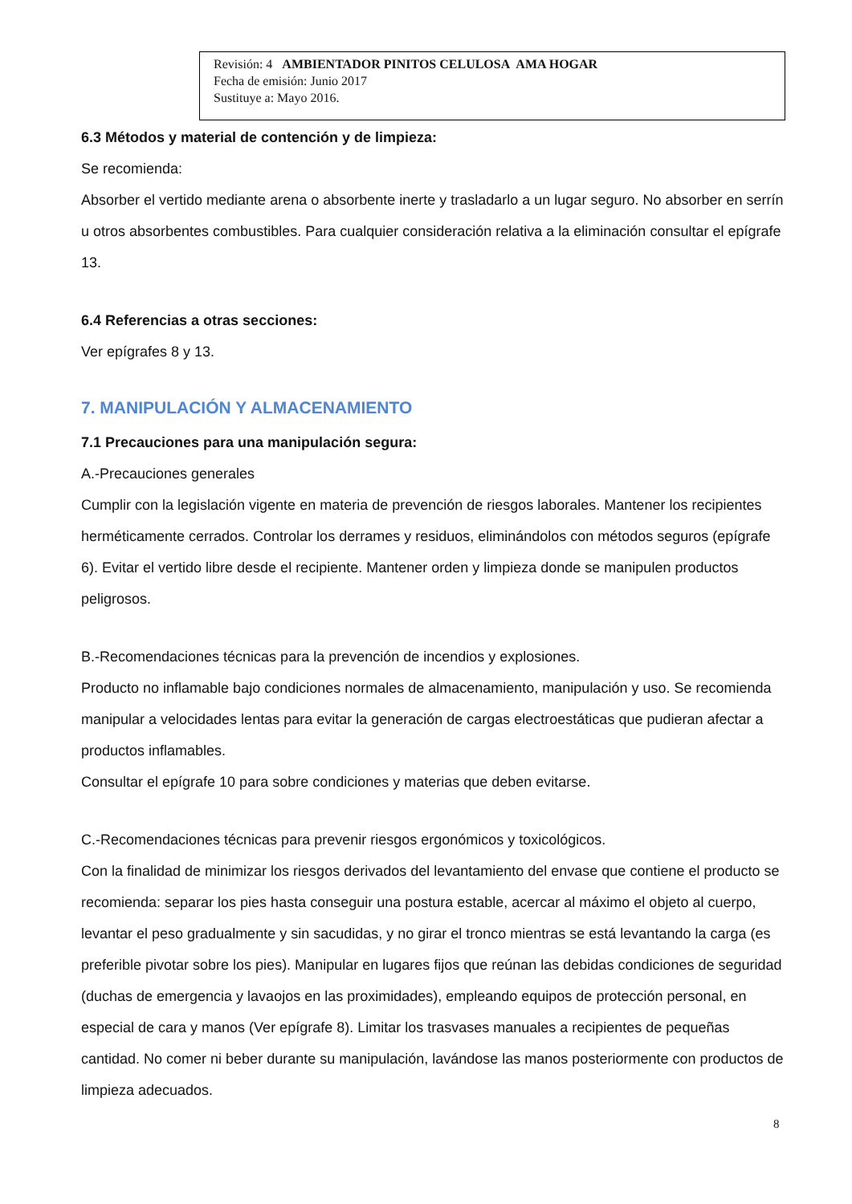Revisión: 4 AMBIENTADOR PINITOS CELULOSA AMA HOGAR
Fecha de emisión: Junio 2017
Sustituye a: Mayo 2016.
6.3 Métodos y material de contención y de limpieza:
Se recomienda:
Absorber el vertido mediante arena o absorbente inerte y trasladarlo a un lugar seguro. No absorber en serrín u otros absorbentes combustibles. Para cualquier consideración relativa a la eliminación consultar el epígrafe 13.
6.4 Referencias a otras secciones:
Ver epígrafes 8 y 13.
7. MANIPULACIÓN Y ALMACENAMIENTO
7.1 Precauciones para una manipulación segura:
A.-Precauciones generales
Cumplir con la legislación vigente en materia de prevención de riesgos laborales. Mantener los recipientes herméticamente cerrados. Controlar los derrames y residuos, eliminándolos con métodos seguros (epígrafe 6). Evitar el vertido libre desde el recipiente. Mantener orden y limpieza donde se manipulen productos peligrosos.
B.-Recomendaciones técnicas para la prevención de incendios y explosiones.
Producto no inflamable bajo condiciones normales de almacenamiento, manipulación y uso. Se recomienda manipular a velocidades lentas para evitar la generación de cargas electroestáticas que pudieran afectar a productos inflamables.
Consultar el epígrafe 10 para sobre condiciones y materias que deben evitarse.
C.-Recomendaciones técnicas para prevenir riesgos ergonómicos y toxicológicos.
Con la finalidad de minimizar los riesgos derivados del levantamiento del envase que contiene el producto se recomienda: separar los pies hasta conseguir una postura estable, acercar al máximo el objeto al cuerpo, levantar el peso gradualmente y sin sacudidas, y no girar el tronco mientras se está levantando la carga (es preferible pivotar sobre los pies). Manipular en lugares fijos que reúnan las debidas condiciones de seguridad (duchas de emergencia y lavaojos en las proximidades), empleando equipos de protección personal, en especial de cara y manos (Ver epígrafe 8). Limitar los trasvases manuales a recipientes de pequeñas cantidad. No comer ni beber durante su manipulación, lavándose las manos posteriormente con productos de limpieza adecuados.
8